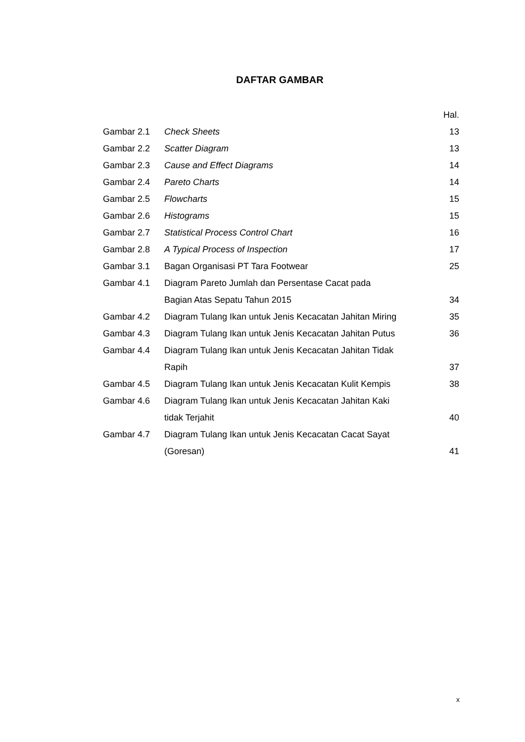DAFTAR GAMBAR
| | | Hal. |
| --- | --- | --- |
| Gambar 2.1 | Check Sheets | 13 |
| Gambar 2.2 | Scatter Diagram | 13 |
| Gambar 2.3 | Cause and Effect Diagrams | 14 |
| Gambar 2.4 | Pareto Charts | 14 |
| Gambar 2.5 | Flowcharts | 15 |
| Gambar 2.6 | Histograms | 15 |
| Gambar 2.7 | Statistical Process Control Chart | 16 |
| Gambar 2.8 | A Typical Process of Inspection | 17 |
| Gambar 3.1 | Bagan Organisasi PT Tara Footwear | 25 |
| Gambar 4.1 | Diagram Pareto Jumlah dan Persentase Cacat pada | |
| | Bagian Atas Sepatu Tahun 2015 | 34 |
| Gambar 4.2 | Diagram Tulang Ikan untuk Jenis Kecacatan Jahitan Miring | 35 |
| Gambar 4.3 | Diagram Tulang Ikan untuk Jenis Kecacatan Jahitan Putus | 36 |
| Gambar 4.4 | Diagram Tulang Ikan untuk Jenis Kecacatan Jahitan Tidak | |
| | Rapih | 37 |
| Gambar 4.5 | Diagram Tulang Ikan untuk Jenis Kecacatan Kulit Kempis | 38 |
| Gambar 4.6 | Diagram Tulang Ikan untuk Jenis Kecacatan Jahitan Kaki | |
| | tidak Terjahit | 40 |
| Gambar 4.7 | Diagram Tulang Ikan untuk Jenis Kecacatan Cacat Sayat | |
| | (Goresan) | 41 |
x